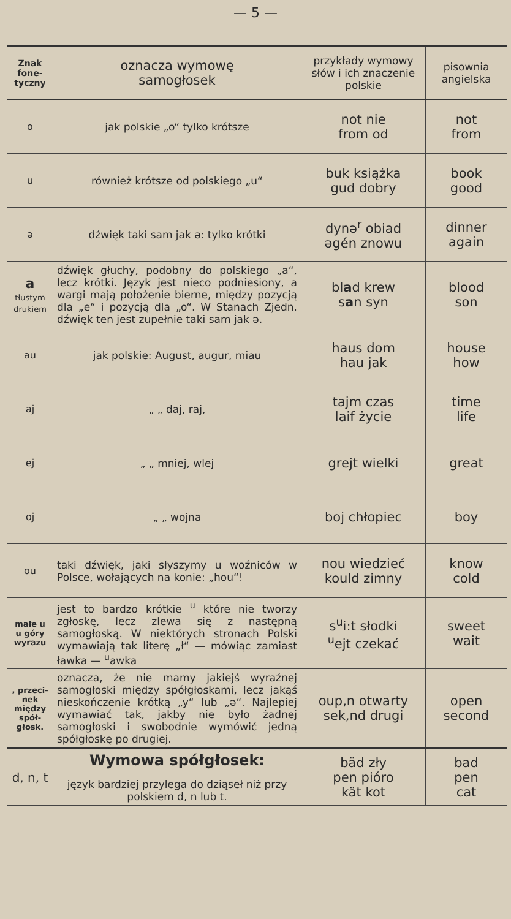— 5 —
| Znak fone­tyczny | oznacza wymowę samogłosek | przykłady wymowy słów i ich znaczenie polskie | pisownia angielska |
| --- | --- | --- | --- |
| o | jak polskie „o“ tylko krótsze | not nie from od | not from |
| u | również krótsze od polskiego „u“ | buk książka gud dobry | book good |
| ə | dźwięk taki sam jak ə: tylko krótki | dynə<sup>r</sup> obiad əgén znowu | dinner again |
| a tłustym druki­em | dźwięk głuchy, podobny do polskiego „a“, lecz krótki. Język jest nieco podniesiony, a wargi mają położenie bierne, między pozycją dla „e“ i pozycją dla „o“. W Stanach Zjedn. dźwięk ten jest zupełnie taki sam jak ə. | bl a d krew s a n syn | blood son |
| au | jak polskie: August, augur, miau | haus dom hau jak | house how |
| aj | „ „ daj, raj, | tajm czas laif życie | time life |
| ej | „ „ mniej, wlej | grejt wielki | great |
| oj | „ „ wojna | boj chłopiec | boy |
| ou | taki dźwięk, jaki słyszymy u woźniców w Polsce, wołających na konie: „hou“! | nou wiedzieć kould zimny | know cold |
| małe u u góry wyrazu | jest to bardzo krótkie <sup>u</sup> które nie tworzy zgłoskę, lecz zlewa się z następną samogłoską. W niektórych stronach Polski wymawiają tak literę „ł“ — mówiąc zamiast ławka — <sup>u</sup>awka | s<sup>u</sup>i:t słodki <sup>u</sup> ejt czekać | sweet wait |
| , przeci­nek między spół­głosk. | oznacza, że nie mamy jakiejś wyraźnej samogłoski między spółgłoskami, lecz jakąś nieskończenie krótką „y“ lub „ə“. Najlepiej wymawiać tak, jakby nie było żadnej samogłoski i swobodnie wymówić jedną spółgłoskę po drugiej. | oup,n otwarty sek,nd drugi | open second |
| d, n, t | Wymowa spółgłosek: język bardziej przylega do dziąseł niż przy polskiem d, n lub t. | bäd zły pen pióro kät kot | bad pen cat |